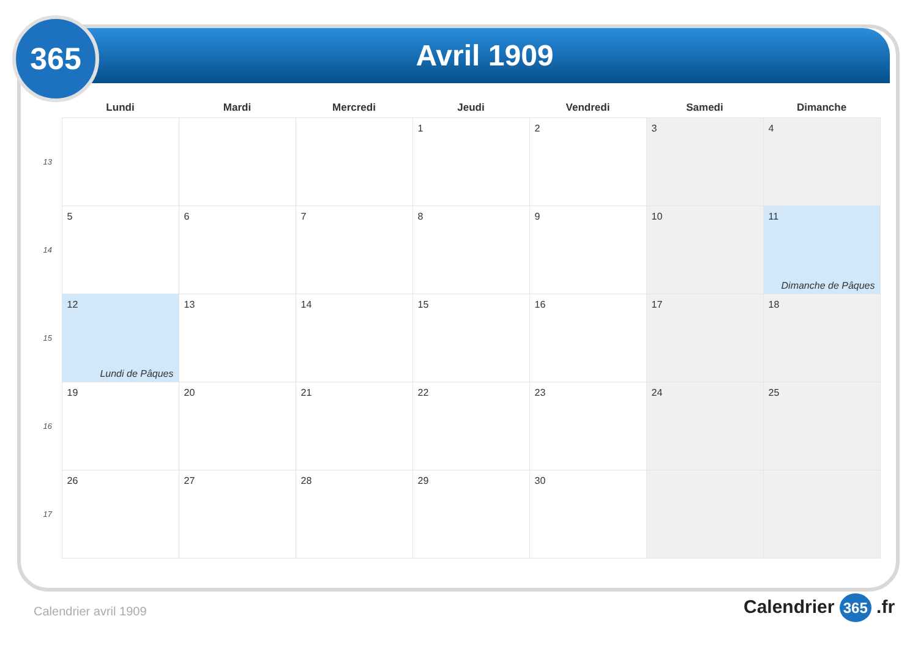365 Avril 1909
| | Lundi | Mardi | Mercredi | Jeudi | Vendredi | Samedi | Dimanche |
| --- | --- | --- | --- | --- | --- | --- | --- |
| 13 | | | | 1 | 2 | 3 | 4 |
| 14 | 5 | 6 | 7 | 8 | 9 | 10 | 11 Dimanche de Pâques |
| 15 | 12 Lundi de Pâques | 13 | 14 | 15 | 16 | 17 | 18 |
| 16 | 19 | 20 | 21 | 22 | 23 | 24 | 25 |
| 17 | 26 | 27 | 28 | 29 | 30 | | |
Calendrier avril 1909 Calendrier 365 .fr